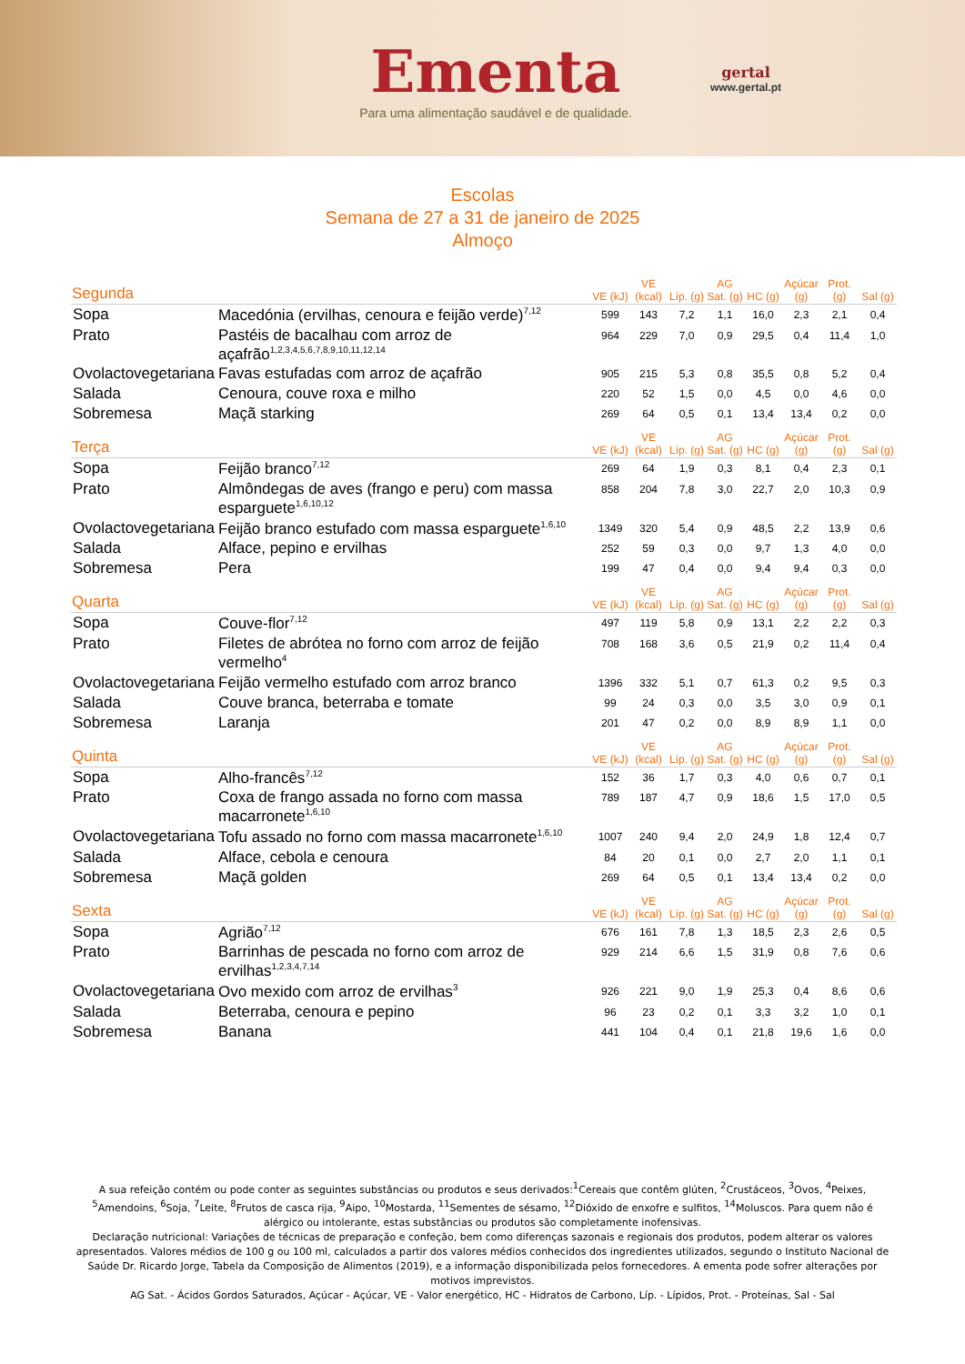Ementa
Para uma alimentação saudável e de qualidade.
gertal
www.gertal.pt
Escolas
Semana de 27 a 31 de janeiro de 2025
Almoço
| Segunda | | VE (kJ) | VE (kcal) | Líp. (g) | AG Sat. (g) | HC (g) | Açúcar (g) | Prot. (g) | Sal (g) |
| --- | --- | --- | --- | --- | --- | --- | --- | --- | --- |
| Sopa | Macedónia (ervilhas, cenoura e feijão verde)<sup>7,12</sup> | 599 | 143 | 7,2 | 1,1 | 16,0 | 2,3 | 2,1 | 0,4 |
| Prato | Pastéis de bacalhau com arroz de açafrão<sup>1,2,3,4,5,6,7,8,9,10,11,12,14</sup> | 964 | 229 | 7,0 | 0,9 | 29,5 | 0,4 | 11,4 | 1,0 |
| Ovolactovegetariana | Favas estufadas com arroz de açafrão | 905 | 215 | 5,3 | 0,8 | 35,5 | 0,8 | 5,2 | 0,4 |
| Salada | Cenoura, couve roxa e milho | 220 | 52 | 1,5 | 0,0 | 4,5 | 0,0 | 4,6 | 0,0 |
| Sobremesa | Maçã starking | 269 | 64 | 0,5 | 0,1 | 13,4 | 13,4 | 0,2 | 0,0 |
| Terça | | VE (kJ) | VE (kcal) | Líp. (g) | AG Sat. (g) | HC (g) | Açúcar (g) | Prot. (g) | Sal (g) |
| Sopa | Feijão branco<sup>7,12</sup> | 269 | 64 | 1,9 | 0,3 | 8,1 | 0,4 | 2,3 | 0,1 |
| Prato | Almôndegas de aves (frango e peru) com massa esparguete<sup>1,6,10,12</sup> | 858 | 204 | 7,8 | 3,0 | 22,7 | 2,0 | 10,3 | 0,9 |
| Ovolactovegetariana | Feijão branco estufado com massa esparguete<sup>1,6,10</sup> | 1349 | 320 | 5,4 | 0,9 | 48,5 | 2,2 | 13,9 | 0,6 |
| Salada | Alface, pepino e ervilhas | 252 | 59 | 0,3 | 0,0 | 9,7 | 1,3 | 4,0 | 0,0 |
| Sobremesa | Pera | 199 | 47 | 0,4 | 0,0 | 9,4 | 9,4 | 0,3 | 0,0 |
| Quarta | | VE (kJ) | VE (kcal) | Líp. (g) | AG Sat. (g) | HC (g) | Açúcar (g) | Prot. (g) | Sal (g) |
| Sopa | Couve-flor<sup>7,12</sup> | 497 | 119 | 5,8 | 0,9 | 13,1 | 2,2 | 2,2 | 0,3 |
| Prato | Filetes de abrótea no forno com arroz de feijão vermelho<sup>4</sup> | 708 | 168 | 3,6 | 0,5 | 21,9 | 0,2 | 11,4 | 0,4 |
| Ovolactovegetariana | Feijão vermelho estufado com arroz branco | 1396 | 332 | 5,1 | 0,7 | 61,3 | 0,2 | 9,5 | 0,3 |
| Salada | Couve branca, beterraba e tomate | 99 | 24 | 0,3 | 0,0 | 3,5 | 3,0 | 0,9 | 0,1 |
| Sobremesa | Laranja | 201 | 47 | 0,2 | 0,0 | 8,9 | 8,9 | 1,1 | 0,0 |
| Quinta | | VE (kJ) | VE (kcal) | Líp. (g) | AG Sat. (g) | HC (g) | Açúcar (g) | Prot. (g) | Sal (g) |
| Sopa | Alho-francês<sup>7,12</sup> | 152 | 36 | 1,7 | 0,3 | 4,0 | 0,6 | 0,7 | 0,1 |
| Prato | Coxa de frango assada no forno com massa macarronete<sup>1,6,10</sup> | 789 | 187 | 4,7 | 0,9 | 18,6 | 1,5 | 17,0 | 0,5 |
| Ovolactovegetariana | Tofu assado no forno com massa macarronete<sup>1,6,10</sup> | 1007 | 240 | 9,4 | 2,0 | 24,9 | 1,8 | 12,4 | 0,7 |
| Salada | Alface, cebola e cenoura | 84 | 20 | 0,1 | 0,0 | 2,7 | 2,0 | 1,1 | 0,1 |
| Sobremesa | Maçã golden | 269 | 64 | 0,5 | 0,1 | 13,4 | 13,4 | 0,2 | 0,0 |
| Sexta | | VE (kJ) | VE (kcal) | Líp. (g) | AG Sat. (g) | HC (g) | Açúcar (g) | Prot. (g) | Sal (g) |
| Sopa | Agrião<sup>7,12</sup> | 676 | 161 | 7,8 | 1,3 | 18,5 | 2,3 | 2,6 | 0,5 |
| Prato | Barrinhas de pescada no forno com arroz de ervilhas<sup>1,2,3,4,7,14</sup> | 929 | 214 | 6,6 | 1,5 | 31,9 | 0,8 | 7,6 | 0,6 |
| Ovolactovegetariana | Ovo mexido com arroz de ervilhas<sup>3</sup> | 926 | 221 | 9,0 | 1,9 | 25,3 | 0,4 | 8,6 | 0,6 |
| Salada | Beterraba, cenoura e pepino | 96 | 23 | 0,2 | 0,1 | 3,3 | 3,2 | 1,0 | 0,1 |
| Sobremesa | Banana | 441 | 104 | 0,4 | 0,1 | 21,8 | 19,6 | 1,6 | 0,0 |
A sua refeição contém ou pode conter as seguintes substâncias ou produtos e seus derivados:<sup>1</sup>Cereais que contêm glúten, <sup>2</sup>Crustáceos, <sup>3</sup>Ovos, <sup>4</sup>Peixes, <sup>5</sup>Amendoins, <sup>6</sup>Soja, <sup>7</sup>Leite, <sup>8</sup>Frutos de casca rija, <sup>9</sup>Aipo, <sup>10</sup>Mostarda, <sup>11</sup>Sementes de sésamo, <sup>12</sup>Dióxido de enxofre e sulfitos, <sup>14</sup>Moluscos. Para quem não é alérgico ou intolerante, estas substâncias ou produtos são completamente inofensivas.
Declaração nutricional: Variações de técnicas de preparação e confeção, bem como diferenças sazonais e regionais dos produtos, podem alterar os valores apresentados. Valores médios de 100 g ou 100 ml, calculados a partir dos valores médios conhecidos dos ingredientes utilizados, segundo o Instituto Nacional de Saúde Dr. Ricardo Jorge, Tabela da Composição de Alimentos (2019), e a informação disponibilizada pelos fornecedores. A ementa pode sofrer alterações por motivos imprevistos.
AG Sat. - Ácidos Gordos Saturados, Açúcar - Açúcar, VE - Valor energético, HC - Hidratos de Carbono, Líp. - Lípidos, Prot. - Proteínas, Sal - Sal